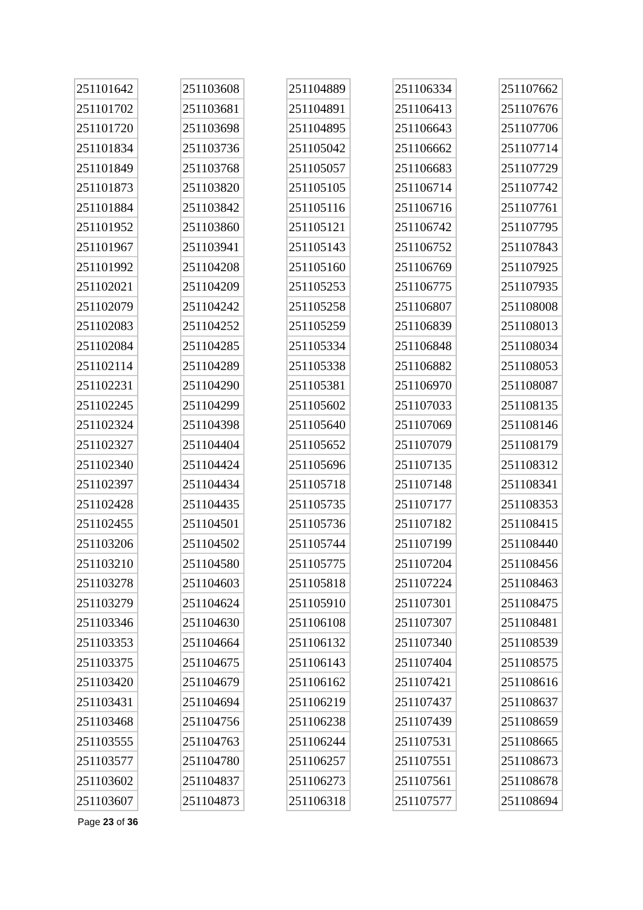| 251101642 |
| 251101702 |
| 251101720 |
| 251101834 |
| 251101849 |
| 251101873 |
| 251101884 |
| 251101952 |
| 251101967 |
| 251101992 |
| 251102021 |
| 251102079 |
| 251102083 |
| 251102084 |
| 251102114 |
| 251102231 |
| 251102245 |
| 251102324 |
| 251102327 |
| 251102340 |
| 251102397 |
| 251102428 |
| 251102455 |
| 251103206 |
| 251103210 |
| 251103278 |
| 251103279 |
| 251103346 |
| 251103353 |
| 251103375 |
| 251103420 |
| 251103431 |
| 251103468 |
| 251103555 |
| 251103577 |
| 251103602 |
| 251103607 |
| 251103608 |
| 251103681 |
| 251103698 |
| 251103736 |
| 251103768 |
| 251103820 |
| 251103842 |
| 251103860 |
| 251103941 |
| 251104208 |
| 251104209 |
| 251104242 |
| 251104252 |
| 251104285 |
| 251104289 |
| 251104290 |
| 251104299 |
| 251104398 |
| 251104404 |
| 251104424 |
| 251104434 |
| 251104435 |
| 251104501 |
| 251104502 |
| 251104580 |
| 251104603 |
| 251104624 |
| 251104630 |
| 251104664 |
| 251104675 |
| 251104679 |
| 251104694 |
| 251104756 |
| 251104763 |
| 251104780 |
| 251104837 |
| 251104873 |
| 251104889 |
| 251104891 |
| 251104895 |
| 251105042 |
| 251105057 |
| 251105105 |
| 251105116 |
| 251105121 |
| 251105143 |
| 251105160 |
| 251105253 |
| 251105258 |
| 251105259 |
| 251105334 |
| 251105338 |
| 251105381 |
| 251105602 |
| 251105640 |
| 251105652 |
| 251105696 |
| 251105718 |
| 251105735 |
| 251105736 |
| 251105744 |
| 251105775 |
| 251105818 |
| 251105910 |
| 251106108 |
| 251106132 |
| 251106143 |
| 251106162 |
| 251106219 |
| 251106238 |
| 251106244 |
| 251106257 |
| 251106273 |
| 251106318 |
| 251106334 |
| 251106413 |
| 251106643 |
| 251106662 |
| 251106683 |
| 251106714 |
| 251106716 |
| 251106742 |
| 251106752 |
| 251106769 |
| 251106775 |
| 251106807 |
| 251106839 |
| 251106848 |
| 251106882 |
| 251106970 |
| 251107033 |
| 251107069 |
| 251107079 |
| 251107135 |
| 251107148 |
| 251107177 |
| 251107182 |
| 251107199 |
| 251107204 |
| 251107224 |
| 251107301 |
| 251107307 |
| 251107340 |
| 251107404 |
| 251107421 |
| 251107437 |
| 251107439 |
| 251107531 |
| 251107551 |
| 251107561 |
| 251107577 |
| 251107662 |
| 251107676 |
| 251107706 |
| 251107714 |
| 251107729 |
| 251107742 |
| 251107761 |
| 251107795 |
| 251107843 |
| 251107925 |
| 251107935 |
| 251108008 |
| 251108013 |
| 251108034 |
| 251108053 |
| 251108087 |
| 251108135 |
| 251108146 |
| 251108179 |
| 251108312 |
| 251108341 |
| 251108353 |
| 251108415 |
| 251108440 |
| 251108456 |
| 251108463 |
| 251108475 |
| 251108481 |
| 251108539 |
| 251108575 |
| 251108616 |
| 251108637 |
| 251108659 |
| 251108665 |
| 251108673 |
| 251108678 |
| 251108694 |
Page 23 of 36